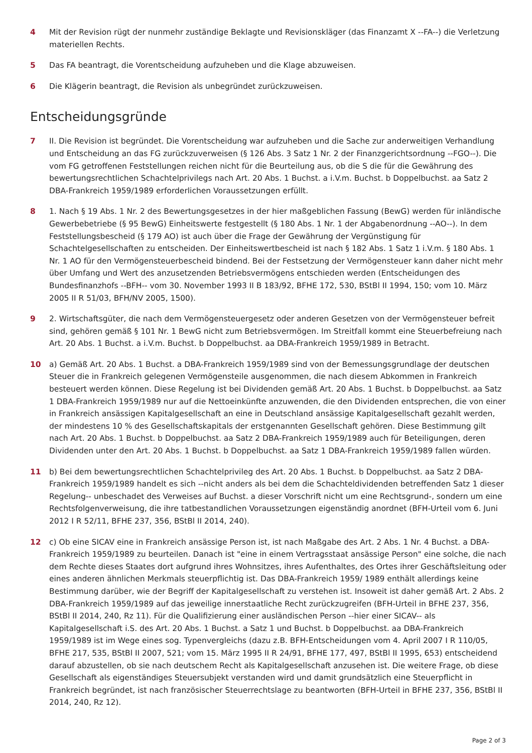4 Mit der Revision rügt der nunmehr zuständige Beklagte und Revisionskläger (das Finanzamt X --FA--) die Verletzung materiellen Rechts.
5 Das FA beantragt, die Vorentscheidung aufzuheben und die Klage abzuweisen.
6 Die Klägerin beantragt, die Revision als unbegründet zurückzuweisen.
Entscheidungsgründe
7 II. Die Revision ist begründet. Die Vorentscheidung war aufzuheben und die Sache zur anderweitigen Verhandlung und Entscheidung an das FG zurückzuverweisen (§ 126 Abs. 3 Satz 1 Nr. 2 der Finanzgerichtsordnung --FGO--). Die vom FG getroffenen Feststellungen reichen nicht für die Beurteilung aus, ob die S die für die Gewährung des bewertungsrechtlichen Schachtelprivilegs nach Art. 20 Abs. 1 Buchst. a i.V.m. Buchst. b Doppelbuchst. aa Satz 2 DBA-Frankreich 1959/1989 erforderlichen Voraussetzungen erfüllt.
8 1. Nach § 19 Abs. 1 Nr. 2 des Bewertungsgesetzes in der hier maßgeblichen Fassung (BewG) werden für inländische Gewerbebetriebe (§ 95 BewG) Einheitswerte festgestellt (§ 180 Abs. 1 Nr. 1 der Abgabenordnung --AO--). In dem Feststellungsbescheid (§ 179 AO) ist auch über die Frage der Gewährung der Vergünstigung für Schachtelgesellschaften zu entscheiden. Der Einheitswertbescheid ist nach § 182 Abs. 1 Satz 1 i.V.m. § 180 Abs. 1 Nr. 1 AO für den Vermögensteuerbescheid bindend. Bei der Festsetzung der Vermögensteuer kann daher nicht mehr über Umfang und Wert des anzusetzenden Betriebsvermögens entschieden werden (Entscheidungen des Bundesfinanzhofs --BFH-- vom 30. November 1993 II B 183/92, BFHE 172, 530, BStBl II 1994, 150; vom 10. März 2005 II R 51/03, BFH/NV 2005, 1500).
9 2. Wirtschaftsgüter, die nach dem Vermögensteuergesetz oder anderen Gesetzen von der Vermögensteuer befreit sind, gehören gemäß § 101 Nr. 1 BewG nicht zum Betriebsvermögen. Im Streitfall kommt eine Steuerbefreiung nach Art. 20 Abs. 1 Buchst. a i.V.m. Buchst. b Doppelbuchst. aa DBA-Frankreich 1959/1989 in Betracht.
10 a) Gemäß Art. 20 Abs. 1 Buchst. a DBA-Frankreich 1959/1989 sind von der Bemessungsgrundlage der deutschen Steuer die in Frankreich gelegenen Vermögensteile ausgenommen, die nach diesem Abkommen in Frankreich besteuert werden können. Diese Regelung ist bei Dividenden gemäß Art. 20 Abs. 1 Buchst. b Doppelbuchst. aa Satz 1 DBA-Frankreich 1959/1989 nur auf die Nettoeinkünfte anzuwenden, die den Dividenden entsprechen, die von einer in Frankreich ansässigen Kapitalgesellschaft an eine in Deutschland ansässige Kapitalgesellschaft gezahlt werden, der mindestens 10 % des Gesellschaftskapitals der erstgenannten Gesellschaft gehören. Diese Bestimmung gilt nach Art. 20 Abs. 1 Buchst. b Doppelbuchst. aa Satz 2 DBA-Frankreich 1959/1989 auch für Beteiligungen, deren Dividenden unter den Art. 20 Abs. 1 Buchst. b Doppelbuchst. aa Satz 1 DBA-Frankreich 1959/1989 fallen würden.
11 b) Bei dem bewertungsrechtlichen Schachtelprivileg des Art. 20 Abs. 1 Buchst. b Doppelbuchst. aa Satz 2 DBA-Frankreich 1959/1989 handelt es sich --nicht anders als bei dem die Schachteldividenden betreffenden Satz 1 dieser Regelung-- unbeschadet des Verweises auf Buchst. a dieser Vorschrift nicht um eine Rechtsgrund-, sondern um eine Rechtsfolgenverweisung, die ihre tatbestandlichen Voraussetzungen eigenständig anordnet (BFH-Urteil vom 6. Juni 2012 I R 52/11, BFHE 237, 356, BStBl II 2014, 240).
12 c) Ob eine SICAV eine in Frankreich ansässige Person ist, ist nach Maßgabe des Art. 2 Abs. 1 Nr. 4 Buchst. a DBA-Frankreich 1959/1989 zu beurteilen. Danach ist "eine in einem Vertragsstaat ansässige Person" eine solche, die nach dem Rechte dieses Staates dort aufgrund ihres Wohnsitzes, ihres Aufenthaltes, des Ortes ihrer Geschäftsleitung oder eines anderen ähnlichen Merkmals steuerpflichtig ist. Das DBA-Frankreich 1959/ 1989 enthält allerdings keine Bestimmung darüber, wie der Begriff der Kapitalgesellschaft zu verstehen ist. Insoweit ist daher gemäß Art. 2 Abs. 2 DBA-Frankreich 1959/1989 auf das jeweilige innerstaatliche Recht zurückzugreifen (BFH-Urteil in BFHE 237, 356, BStBl II 2014, 240, Rz 11). Für die Qualifizierung einer ausländischen Person --hier einer SICAV-- als Kapitalgesellschaft i.S. des Art. 20 Abs. 1 Buchst. a Satz 1 und Buchst. b Doppelbuchst. aa DBA-Frankreich 1959/1989 ist im Wege eines sog. Typenvergleichs (dazu z.B. BFH-Entscheidungen vom 4. April 2007 I R 110/05, BFHE 217, 535, BStBl II 2007, 521; vom 15. März 1995 II R 24/91, BFHE 177, 497, BStBl II 1995, 653) entscheidend darauf abzustellen, ob sie nach deutschem Recht als Kapitalgesellschaft anzusehen ist. Die weitere Frage, ob diese Gesellschaft als eigenständiges Steuersubjekt verstanden wird und damit grundsätzlich eine Steuerpflicht in Frankreich begründet, ist nach französischer Steuerrechtslage zu beantworten (BFH-Urteil in BFHE 237, 356, BStBl II 2014, 240, Rz 12).
Page 2 of 3